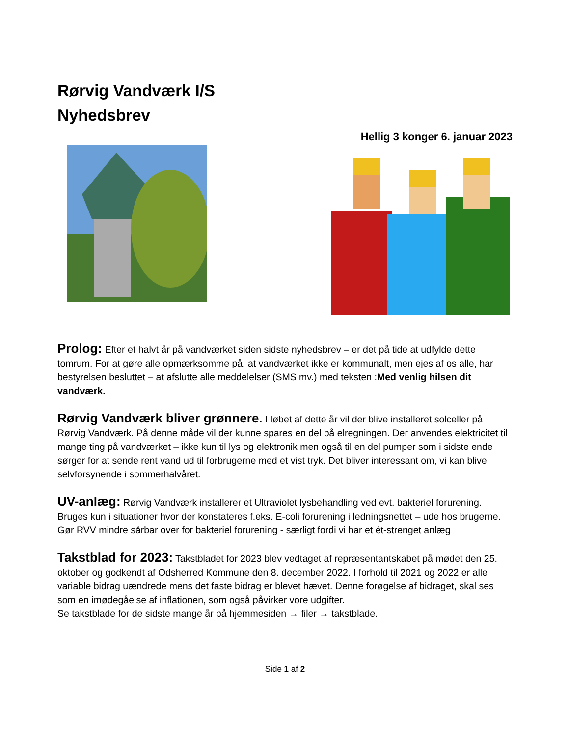Rørvig Vandværk I/S
Nyhedsbrev
Hellig 3 konger 6. januar 2023
Prolog: Efter et halvt år på vandværket siden sidste nyhedsbrev – er det på tide at udfylde dette tomrum. For at gøre alle opmærksomme på, at vandværket ikke er kommunalt, men ejes af os alle, har bestyrelsen besluttet – at afslutte alle meddelelser (SMS mv.) med teksten :Med venlig hilsen dit vandværk.
Rørvig Vandværk bliver grønnere. I løbet af dette år vil der blive installeret solceller på Rørvig Vandværk. På denne måde vil der kunne spares en del på elregningen. Der anvendes elektricitet til mange ting på vandværket – ikke kun til lys og elektronik men også til en del pumper som i sidste ende sørger for at sende rent vand ud til forbrugerne med et vist tryk. Det bliver interessant om, vi kan blive selvforsynende i sommerhalvåret.
UV-anlæg: Rørvig Vandværk installerer et Ultraviolet lysbehandling ved evt. bakteriel forurening. Bruges kun i situationer hvor der konstateres f.eks. E-coli forurening i ledningsnettet – ude hos brugerne. Gør RVV mindre sårbar over for bakteriel forurening - særligt fordi vi har et ét-strenget anlæg
Takstblad for 2023: Takstbladet for 2023 blev vedtaget af repræsentantskabet på mødet den 25. oktober og godkendt af Odsherred Kommune den 8. december 2022. I forhold til 2021 og 2022 er alle variable bidrag uændrede mens det faste bidrag er blevet hævet. Denne forøgelse af bidraget, skal ses som en imødegåelse af inflationen, som også påvirker vore udgifter.
Se takstblade for de sidste mange år på hjemmesiden → filer → takstblade.
Side 1 af 2